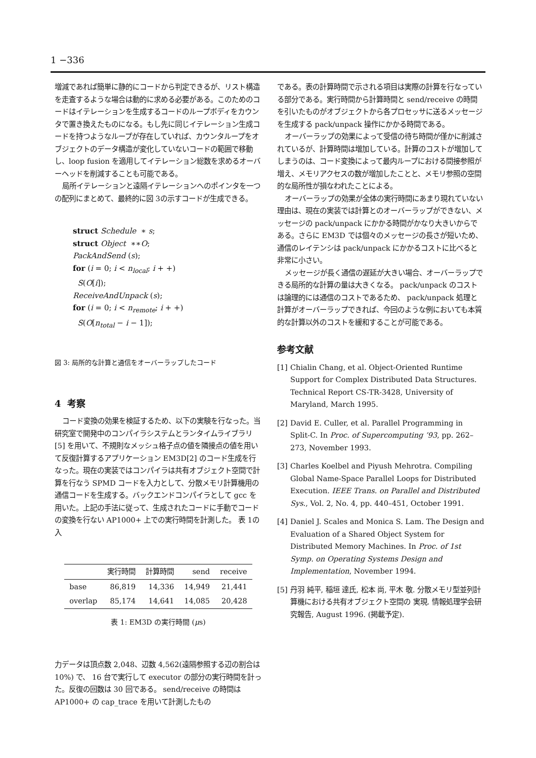1 −336
増減であれば簡単に静的にコードから判定できるが、リスト構造を走査するような場合は動的に求める必要がある。このためのコードはイテレーションを生成するコードのループボディをカウンタで置き換えたものになる。もし先に同じイテレーション生成コードを持つようなループが存在していれば、カウンタループをオブジェクトのデータ構造が変化していないコードの範囲で移動し、loop fusion を適用してイテレーション総数を求めるオーバーヘッドを削減することも可能である。
局所イテレーションと遠隔イテレーションへのポインタを一つの配列にまとめて、最終的に図 3の示すコードが生成できる。
struct Schedule ∗ s;
struct Object ∗∗O;
PackAndSend (s);
for (i = 0; i < n<sub>local</sub>; i + +)
S(O[i]);
ReceiveAndUnpack (s);
for (i = 0; i < n<sub>remote</sub>; i + +)
S(O[n<sub>total</sub> − i − 1]);
図 3: 局所的な計算と通信をオーバーラップしたコード
4 考察
コード変換の効果を検証するため、以下の実験を行なった。当研究室で開発中のコンパイラシステムとランタイムライブラリ [5] を用いて、不規則なメッシュ格子点の値を隣接点の値を用いて反復計算するアプリケーション EM3D[2] のコード生成を行なった。現在の実装ではコンパイラは共有オブジェクト空間で計算を行なう SPMD コードを入力として、分散メモリ計算機用の通信コードを生成する。バックエンドコンパイラとして gcc を用いた。上記の手法に従って、生成されたコードに手動でコードの変換を行ない AP1000+ 上での実行時間を計測した。 表 1の入
| | 実行時間 | 計算時間 | send | receive |
| --- | --- | --- | --- | --- |
| base | 86,819 | 14,336 | 14,949 | 21,441 |
| overlap | 85,174 | 14,641 | 14,085 | 20,428 |
表 1: EM3D の実行時間 (μs)
力データは頂点数 2,048、辺数 4,562(遠隔参照する辺の割合は 10%) で、 16 台で実行して executor の部分の実行時間を計った。反復の回数は 30 回である。 send/receive の時間は AP1000+ の cap_trace を用いて計測したもの
である。表の計算時間で示される項目は実際の計算を行なっている部分である。実行時間から計算時間と send/receive の時間を引いたものがオブジェクトから各プロセッサに送るメッセージを生成する pack/unpack 操作にかかる時間である。
オーバーラップの効果によって受信の待ち時間が僅かに削減されているが、計算時間は増加している。計算のコストが増加してしまうのは、コード変換によって最内ループにおける間接参照が増え、メモリアクセスの数が増加したことと、メモリ参照の空間的な局所性が損なわれたことによる。
オーバーラップの効果が全体の実行時間にあまり現れていない理由は、現在の実装では計算とのオーバーラップができない、メッセージの pack/unpack にかかる時間がかなり大きいからである。さらに EM3D では個々のメッセージの長さが短いため、通信のレイテンシは pack/unpack にかかるコストに比べると非常に小さい。
メッセージが長く通信の遅延が大きい場合、オーバーラップできる局所的な計算の量は大きくなる。 pack/unpack のコストは論理的には通信のコストであるため、 pack/unpack 処理と計算がオーバーラップできれば、今回のような例においても本質的な計算以外のコストを緩和することが可能である。
参考文献
[1] Chialin Chang, et al. Object-Oriented Runtime Support for Complex Distributed Data Structures. Technical Report CS-TR-3428, University of Maryland, March 1995.
[2] David E. Culler, et al. Parallel Programming in Split-C. In Proc. of Supercomputing ’93, pp. 262–273, November 1993.
[3] Charles Koelbel and Piyush Mehrotra. Compiling Global Name-Space Parallel Loops for Distributed Execution. IEEE Trans. on Parallel and Distributed Sys., Vol. 2, No. 4, pp. 440–451, October 1991.
[4] Daniel J. Scales and Monica S. Lam. The Design and Evaluation of a Shared Object System for Distributed Memory Machines. In Proc. of 1st Symp. on Operating Systems Design and Implementation, November 1994.
[5] 丹羽 純平, 稲垣 達氏, 松本 尚, 平木 敬. 分散メモリ型並列計算機における共有オブジェクト空間の 実現. 情報処理学会研究報告, August 1996. (掲載予定).